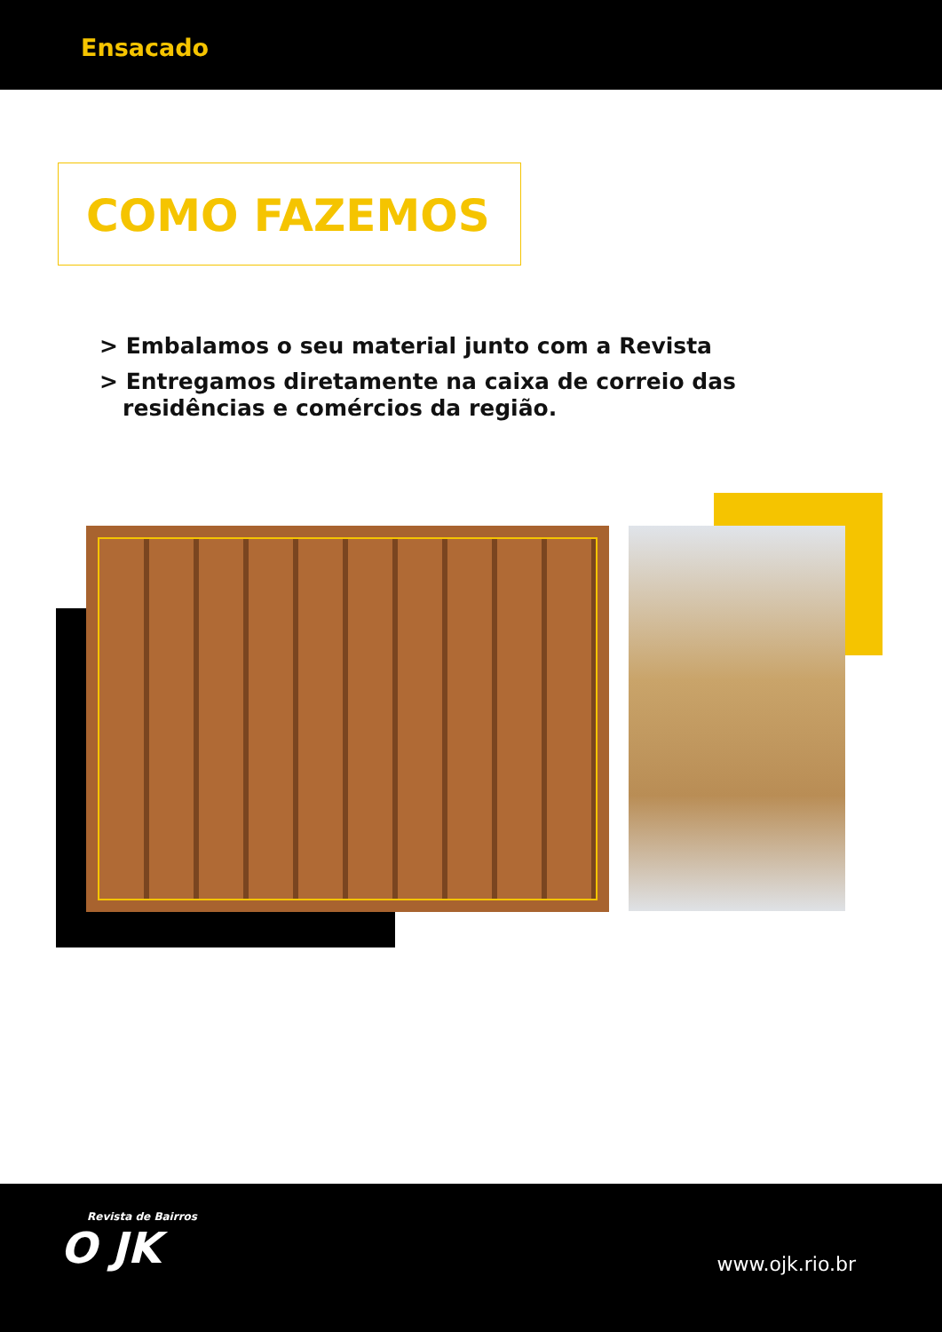Ensacado
COMO FAZEMOS
> Embalamos o seu material junto com a Revista
> Entregamos diretamente na caixa de correio das
residências e comércios da região.
Revista de Bairros
O JK
www.ojk.rio.br